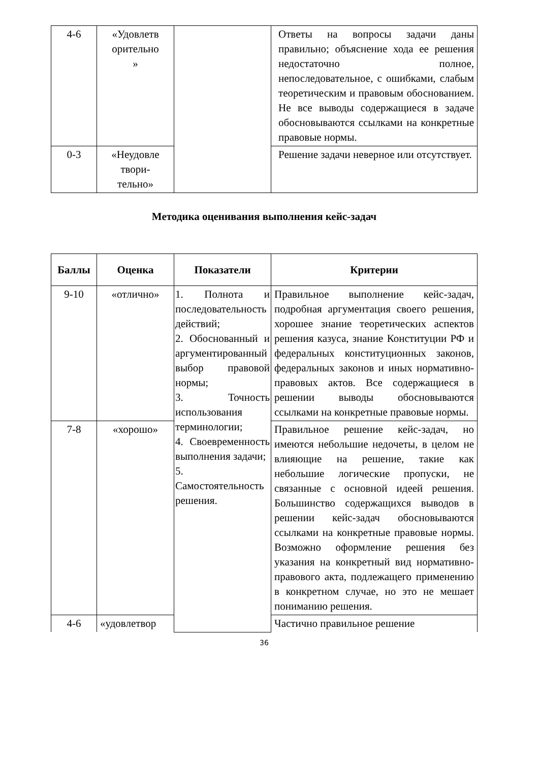| 4-6 | «Удовлетв орительно » | | Ответы на вопросы задачи даны правильно; объяснение хода ее решения недостаточно полное, непоследовательное, с ошибками, слабым теоретическим и правовым обоснованием. Не все выводы содержащиеся в задаче обосновываются ссылками на конкретные правовые нормы. |
| 0-3 | «Неудовле твори- тельно» | | Решение задачи неверное или отсутствует. |
Методика оценивания выполнения кейс-задач
| Баллы | Оценка | Показатели | Критерии |
| --- | --- | --- | --- |
| 9-10 | «отлично» | 1. Полнота и последовательность действий; 2. Обоснованный и аргументированный выбор правовой нормы; 3. Точность использования терминологии; 4. Своевременность выполнения задачи; 5. Самостоятельность решения. | Правильное выполнение кейс-задач, подробная аргументация своего решения, хорошее знание теоретических аспектов решения казуса, знание Конституции РФ и федеральных конституционных законов, федеральных законов и иных нормативно-правовых актов. Все содержащиеся в решении выводы обосновываются ссылками на конкретные правовые нормы. |
| 7-8 | «хорошо» | | Правильное решение кейс-задач, но имеются небольшие недочеты, в целом не влияющие на решение, такие как небольшие логические пропуски, не связанные с основной идеей решения. Большинство содержащихся выводов в решении кейс-задач обосновываются ссылками на конкретные правовые нормы. Возможно оформление решения без указания на конкретный вид нормативно-правового акта, подлежащего применению в конкретном случае, но это не мешает пониманию решения. |
| 4-6 | «удовлетвор | | Частично правильное решение |
36